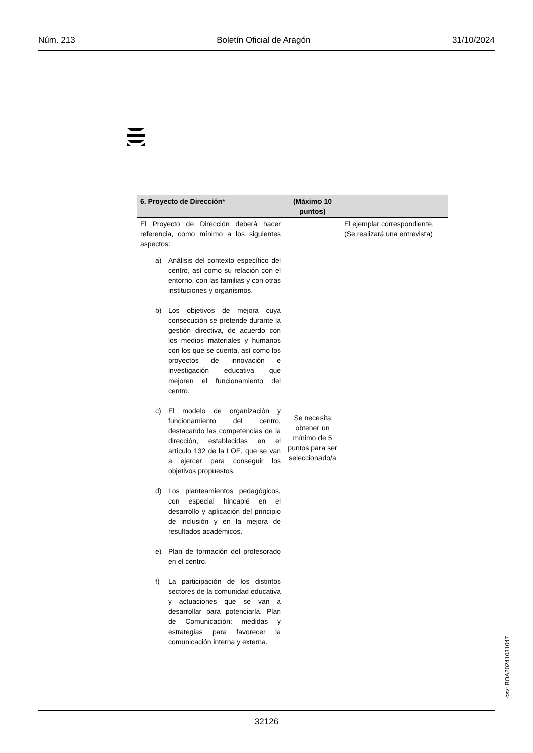Núm. 213 Boletín Oficial de Aragón 31/10/2024
| 6. Proyecto de Dirección* | (Máximo 10 puntos) | |
| --- | --- | --- |
| El Proyecto de Dirección deberá hacer referencia, como mínimo a los siguientes aspectos: a) Análisis del contexto específico del centro, así como su relación con el entorno, con las familias y con otras instituciones y organismos. b) Los objetivos de mejora cuya consecución se pretende durante la gestión directiva, de acuerdo con los medios materiales y humanos con los que se cuenta, así como los proyectos de innovación e investigación educativa que mejoren el funcionamiento del centro. c) El modelo de organización y funcionamiento del centro, destacando las competencias de la dirección, establecidas en el artículo 132 de la LOE, que se van a ejercer para conseguir los objetivos propuestos. d) Los planteamientos pedagógicos, con especial hincapié en el desarrollo y aplicación del principio de inclusión y en la mejora de resultados académicos. e) Plan de formación del profesorado en el centro. f) La participación de los distintos sectores de la comunidad educativa y actuaciones que se van a desarrollar para potenciarla. Plan de Comunicación: medidas y estrategias para favorecer la comunicación interna y externa. | Se necesita obtener un mínimo de 5 puntos para ser seleccionado/a | El ejemplar correspondiente. (Se realizará una entrevista) |
csv: BOA20241031047
32126